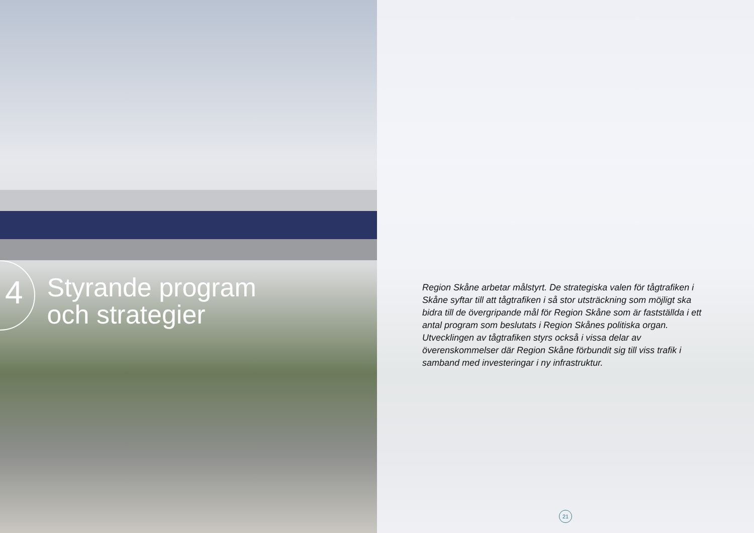4
Styrande program
och strategier
Region Skåne arbetar målstyrt. De strategiska valen för tågtrafiken i Skåne syftar till att tågtrafiken i så stor utsträckning som möjligt ska bidra till de övergripande mål för Region Skåne som är fastställda i ett antal program som beslutats i Region Skånes politiska organ. Utvecklingen av tågtrafiken styrs också i vissa delar av överenskommelser där Region Skåne förbundit sig till viss trafik i samband med investeringar i ny infrastruktur.
21